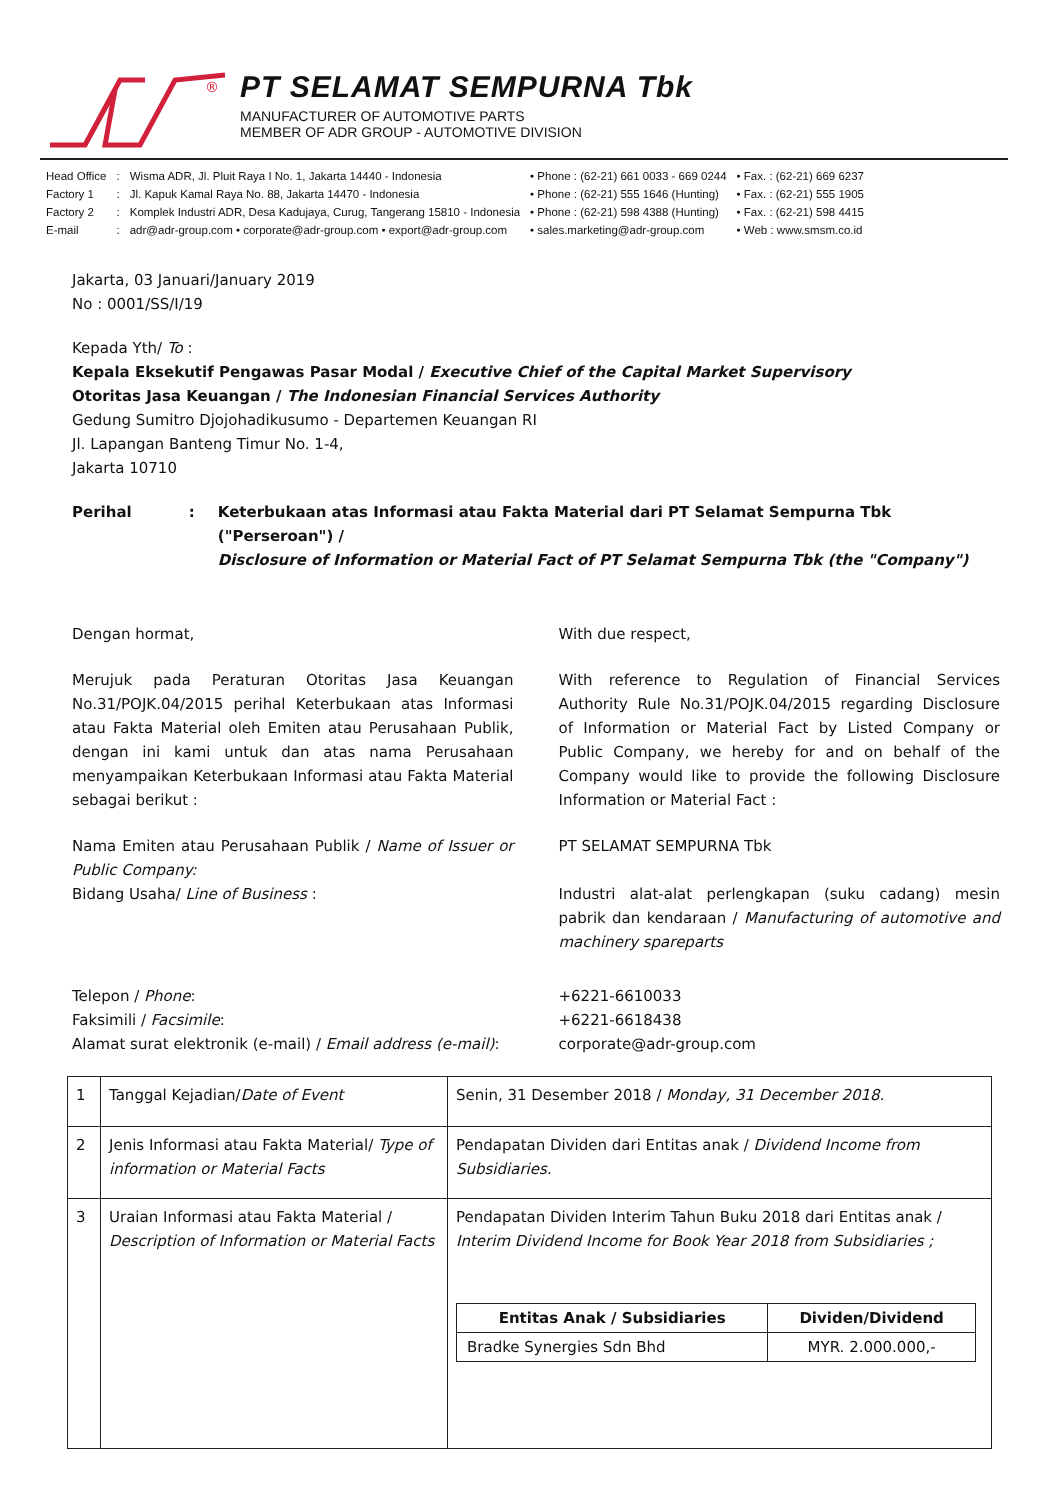®
PT SELAMAT SEMPURNA Tbk
MANUFACTURER OF AUTOMOTIVE PARTS
MEMBER OF ADR GROUP - AUTOMOTIVE DIVISION
| Head Office | : | Wisma ADR, Jl. Pluit Raya I No. 1, Jakarta 14440 - Indonesia | • Phone : (62-21) 661 0033 - 669 0244 | • Fax. : (62-21) 669 6237 |
| Factory 1 | : | Jl. Kapuk Kamal Raya No. 88, Jakarta 14470 - Indonesia | • Phone : (62-21) 555 1646 (Hunting) | • Fax. : (62-21) 555 1905 |
| Factory 2 | : | Komplek Industri ADR, Desa Kadujaya, Curug, Tangerang 15810 - Indonesia | • Phone : (62-21) 598 4388 (Hunting) | • Fax. : (62-21) 598 4415 |
| E-mail | : | adr@adr-group.com • corporate@adr-group.com • export@adr-group.com | • sales.marketing@adr-group.com | • Web : www.smsm.co.id |
Jakarta, 03 Januari/January 2019
No : 0001/SS/I/19
Kepada Yth/ To :
Kepala Eksekutif Pengawas Pasar Modal / Executive Chief of the Capital Market Supervisory
Otoritas Jasa Keuangan / The Indonesian Financial Services Authority
Gedung Sumitro Djojohadikusumo - Departemen Keuangan RI
Jl. Lapangan Banteng Timur No. 1-4,
Jakarta 10710
Perihal: Keterbukaan atas Informasi atau Fakta Material dari PT Selamat Sempurna Tbk ("Perseroan") /
Disclosure of Information or Material Fact of PT Selamat Sempurna Tbk (the "Company")
Dengan hormat, With due respect,
Merujuk pada Peraturan Otoritas Jasa Keuangan No.31/POJK.04/2015 perihal Keterbukaan atas Informasi atau Fakta Material oleh Emiten atau Perusahaan Publik, dengan ini kami untuk dan atas nama Perusahaan menyampaikan Keterbukaan Informasi atau Fakta Material sebagai berikut :
With reference to Regulation of Financial Services Authority Rule No.31/POJK.04/2015 regarding Disclosure of Information or Material Fact by Listed Company or Public Company, we hereby for and on behalf of the Company would like to provide the following Disclosure Information or Material Fact :
Nama Emiten atau Perusahaan Publik / Name of Issuer or Public Company:
Bidang Usaha/ Line of Business :
PT SELAMAT SEMPURNA Tbk
Industri alat-alat perlengkapan (suku cadang) mesin pabrik dan kendaraan / Manufacturing of automotive and machinery spareparts
Telepon / Phone:
Faksimili / Facsimile:
Alamat surat elektronik (e-mail) / Email address (e-mail):
+6221-6610033
+6221-6618438
corporate@adr-group.com
| 1 | Tanggal Kejadian/ Date of Event | Senin, 31 Desember 2018 / Monday, 31 December 2018. |
| 2 | Jenis Informasi atau Fakta Material/ Type of information or Material Facts | Pendapatan Dividen dari Entitas anak / Dividend Income from Subsidiaries. |
| 3 | Uraian Informasi atau Fakta Material / Description of Information or Material Facts | Pendapatan Dividen Interim Tahun Buku 2018 dari Entitas anak / Interim Dividend Income for Book Year 2018 from Subsidiaries ; / Entitas Anak / Subsidiaries / Dividen/Dividend / / --- / --- / / Bradke Synergies Sdn Bhd / MYR. 2.000.000,- / |